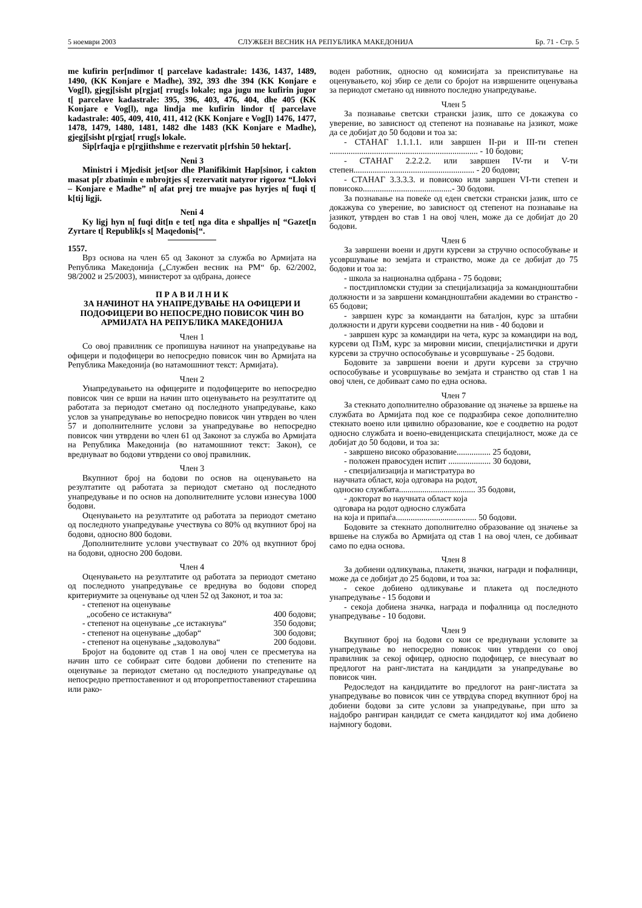5 ноември 2003 СЛУЖБЕН ВЕСНИК НА РЕПУБЛИКА МАКЕДОНИЈА Бр. 71 - Стр. 5
me kufirin per[ndimor t[ parcelave kadastrale: 1436, 1437, 1489, 1490, (KK Konjare e Madhe), 392, 393 dhe 394 (KK Konjare e Vog[l), gjegj[sisht p[rgjat[ rrug[s lokale; nga jugu me kufirin jugor t[ parcelave kadastrale: 395, 396, 403, 476, 404, dhe 405 (KK Konjare e Vog[l), nga lindja me kufirin lindor t[ parcelave kadastrale: 405, 409, 410, 411, 412 (KK Konjare e Vog[l) 1476, 1477, 1478, 1479, 1480, 1481, 1482 dhe 1483 (KK Konjare e Madhe), gjegj[sisht p[rgjat[ rrug[s lokale.
Sip[rfaqja e p[rgjithshme e rezervatit p[rfshin 50 hektar[.
Neni 3
Ministri i Mjedisit jet[sor dhe Planifikimit Hap[sinor, i cakton masat p[r zbatimin e mbrojtjes s[ rezervatit natyror rigoroz “Llokvi – Konjare e Madhe” n[ afat prej tre muajve pas hyrjes n[ fuqi t[ k[tij ligji.
Neni 4
Ky ligj hyn n[ fuqi dit[n e tet[ nga dita e shpalljes n[ “Gazet[n Zyrtare t[ Republik[s s[ Maqedonis[“.
1557.
Врз основа на член 65 од Законот за служба во Армијата на Република Македонија („Службен весник на РМ“ бр. 62/2002, 98/2002 и 25/2003), министерот за одбрана, донесе
П Р А В И Л Н И К
ЗА НАЧИНОТ НА УНАПРЕДУВАЊЕ НА ОФИЦЕРИ И ПОДОФИЦЕРИ ВО НЕПОСРЕДНО ПОВИСОК ЧИН ВО АРМИЈАТА НА РЕПУБЛИКА МАКЕДОНИЈА
Член 1
Со овој правилник се пропишува начинот на унапредување на офицери и подофицери во непосредно повисок чин во Армијата на Република Македонија (во натамошниот текст: Армијата).
Член 2
Унапредувањето на офицерите и подофицерите во непосредно повисок чин се врши на начин што оценувањето на резултатите од работата за периодот сметано од последното унапредување, како услов за унапредување во непосредно повисок чин утврден во член 57 и дополнителните услови за унапредување во непосредно повисок чин утврдени во член 61 од Законот за служба во Армијата на Република Македонија (во натамошниот текст: Закон), се вреднуваат во бодови утврдени со овој правилник.
Член 3
Вкупниот број на бодови по основ на оценувањето на резултатите од работата за периодот сметано од последното унапредување и по основ на дополнителните услови изнесува 1000 бодови.
Оценувањето на резултатите од работата за периодот сметано од последното унапредување учествува со 80% од вкупниот број на бодови, односно 800 бодови.
Дополнителните услови учествуваат со 20% од вкупниот број на бодови, односно 200 бодови.
Член 4
Оценувањето на резултатите од работата за периодот сметано од последното унапредување се вреднува во бодови според критериумите за оценување од член 52 од Законот, и тоа за:
- степенот на оценување
„особено се истакнува“
400 бодови;
- степенот на оценување „се истакнува“350 бодови;
- степенот на оценување „добар“300 бодови;
- степенот на оценување „задоволува“200 бодови.
Бројот на бодовите од став 1 на овој член се пресметува на начин што се собираат сите бодови добиени по степените на оценување за периодот сметано од последното унапредување од непосредно претпоставениот и од второпретпоставениот старешина или рако-
воден работник, односно од комисијата за преиспитување на оценувањето, кој збир се дели со бројот на извршените оценувања за периодот сметано од нивното последно унапредување.
Член 5
За познавање светски странски јазик, што се докажува со уверение, во зависност од степенот на познавање на јазикот, може да се добијат до 50 бодови и тоа за:
- СТАНАГ 1.1.1.1. или завршен II-ри и III-ти степен ...................................................................... - 10 бодови;
- СТАНАГ 2.2.2.2. или завршен IV-ти и V-ти степен......................................................... - 20 бодови;
- СТАНАГ 3.3.3.3. и повисоко или завршен VI-ти степен и повисоко..........................................- 30 бодови.
За познавање на повеќе од еден светски странски јазик, што се докажува со уверение, во зависност од степенот на познавање на јазикот, утврден во став 1 на овој член, може да се добијат до 20 бодови.
Член 6
За завршени воени и други курсеви за стручно оспособување и усовршување во земјата и странство, може да се добијат до 75 бодови и тоа за:
- школа за национална одбрана - 75 бодови;
- постдипломски студии за специјализација за командноштабни должности и за завршени командноштабни академии во странство - 65 бодови;
- завршен курс за команданти на баталјон, курс за штабни должности и други курсеви соодветни на нив - 40 бодови и
- завршен курс за командири на чета, курс за командири на вод, курсеви од ПзМ, курс за мировни мисии, специјалистички и други курсеви за стручно оспособување и усовршување - 25 бодови.
Бодовите за завршени воени и други курсеви за стручно оспособување и усовршување во земјата и странство од став 1 на овој член, се добиваат само по една основа.
Член 7
За стекнато дополнително образование од значење за вршење на службата во Армијата под кое се подразбира секое дополнително стекнато воено или цивилно образование, кое е соодветно на родот односно службата и воено-евиденциската специјалност, може да се добијат до 50 бодови, и тоа за:
- завршено високо образование................ 25 бодови,
- положен правосуден испит .................... 30 бодови,
- специјализација и магистратура во
научната област, која одговара на родот,
односно службата.................................... 35 бодови,
- докторат во научната област која
одговара на родот односно службата
на која и припаѓа...................................... 50 бодови.
Бодовите за стекнато дополнително образование од значење за вршење на служба во Армијата од став 1 на овој член, се добиваат само по една основа.
Член 8
За добиени одликувања, плакети, значки, награди и пофалници, може да се добијат до 25 бодови, и тоа за:
- секое добиено одликување и плакета од последното унапредување - 15 бодови и
- секоја добиена значка, награда и пофалница од последното унапредување - 10 бодови.
Член 9
Вкупниот број на бодови со кои се вреднувани условите за унапредување во непосредно повисок чин утврдени со овој правилник за секој офицер, односно подофицер, се внесуваат во предлогот на ранг-листата на кандидати за унапредување во повисок чин.
Редоследот на кандидатите во предлогот на ранг-листата за унапредување во повисок чин се утврдува според вкупниот број на добиени бодови за сите услови за унапредување, при што за најдобро рангиран кандидат се смета кандидатот кој има добиено најмногу бодови.